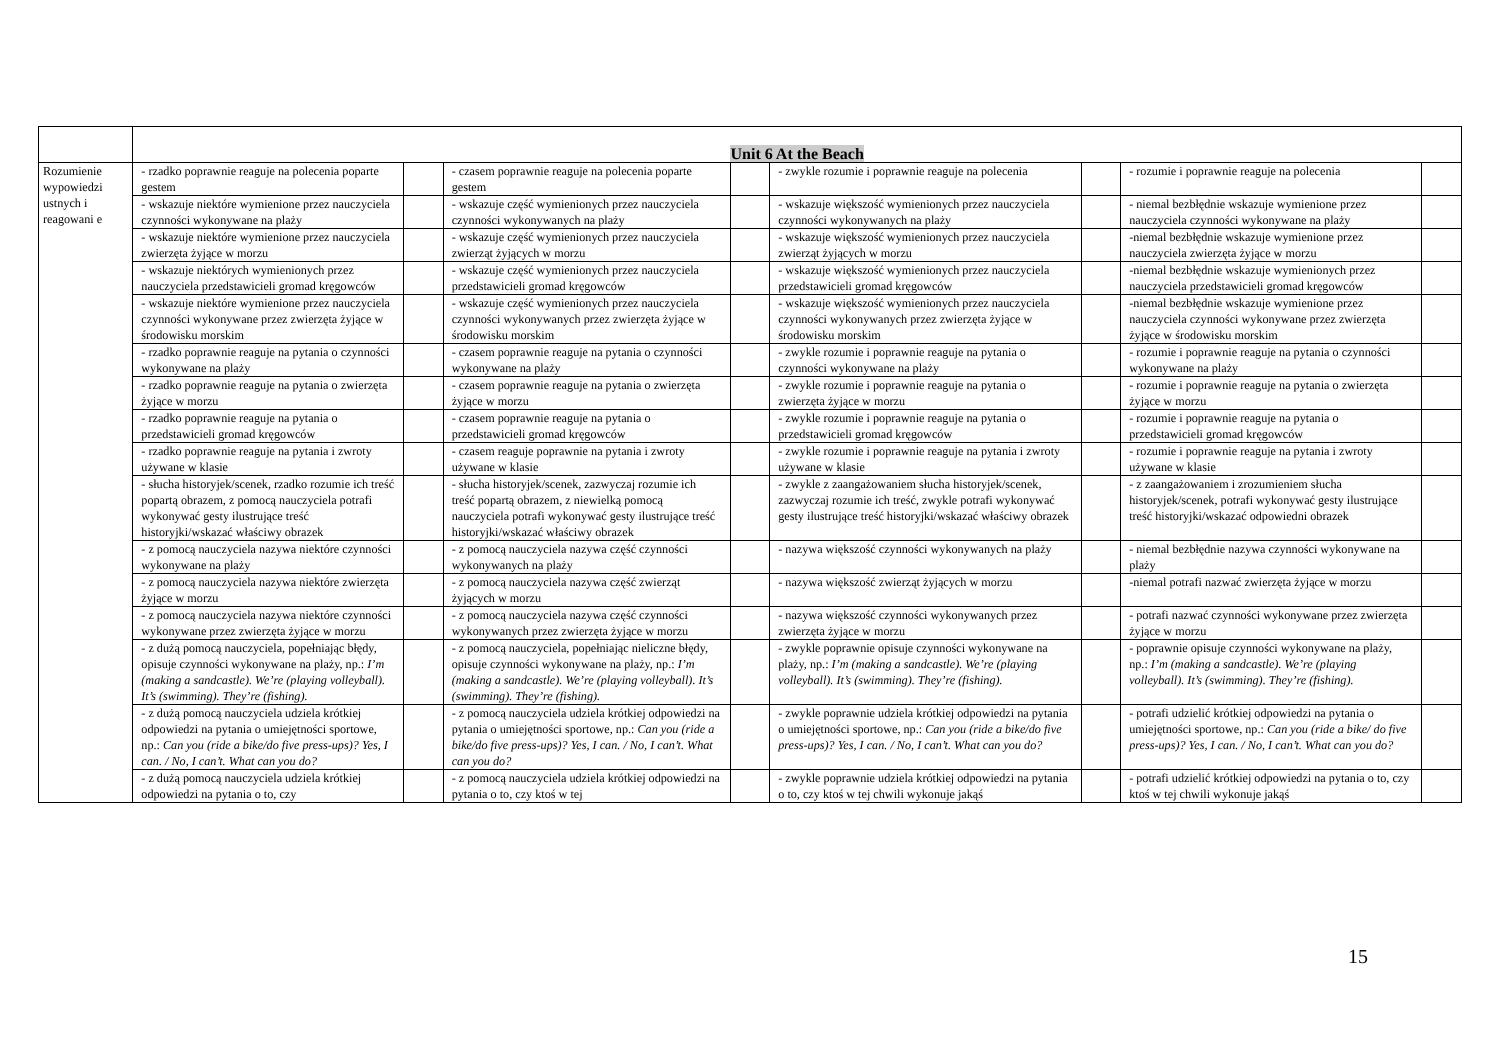| | Unit 6 At the Beach | | | | | | | |
| Rozumienie wypowiedzi ustnych i reagowani e | - rzadko poprawnie reaguje na polecenia poparte gestem | | - czasem poprawnie reaguje na polecenia poparte gestem | | - zwykle rozumie i poprawnie reaguje na polecenia | | - rozumie i poprawnie reaguje na polecenia | |
| | - wskazuje niektóre wymienione przez nauczyciela czynności wykonywane na plaży | | - wskazuje część wymienionych przez nauczyciela czynności wykonywanych na plaży | | - wskazuje większość wymienionych przez nauczyciela czynności wykonywanych na plaży | | - niemal bezbłędnie wskazuje wymienione przez nauczyciela czynności wykonywane na plaży | |
| | - wskazuje niektóre wymienione przez nauczyciela zwierzęta żyjące w morzu | | - wskazuje część wymienionych przez nauczyciela zwierząt żyjących w morzu | | - wskazuje większość wymienionych przez nauczyciela zwierząt żyjących w morzu | | -niemal bezbłędnie wskazuje wymienione przez nauczyciela zwierzęta żyjące w morzu | |
| | - wskazuje niektórych wymienionych przez nauczyciela przedstawicieli gromad kręgowców | | - wskazuje część wymienionych przez nauczyciela przedstawicieli gromad kręgowców | | - wskazuje większość wymienionych przez nauczyciela przedstawicieli gromad kręgowców | | -niemal bezbłędnie wskazuje wymienionych przez nauczyciela przedstawicieli gromad kręgowców | |
| | - wskazuje niektóre wymienione przez nauczyciela czynności wykonywane przez zwierzęta żyjące w środowisku morskim | | - wskazuje część wymienionych przez nauczyciela czynności wykonywanych przez zwierzęta żyjące w środowisku morskim | | - wskazuje większość wymienionych przez nauczyciela czynności wykonywanych przez zwierzęta żyjące w środowisku morskim | | -niemal bezbłędnie wskazuje wymienione przez nauczyciela czynności wykonywane przez zwierzęta żyjące w środowisku morskim | |
| | - rzadko poprawnie reaguje na pytania o czynności wykonywane na plaży | | - czasem poprawnie reaguje na pytania o czynności wykonywane na plaży | | - zwykle rozumie i poprawnie reaguje na pytania o czynności wykonywane na plaży | | - rozumie i poprawnie reaguje na pytania o czynności wykonywane na plaży | |
| | - rzadko poprawnie reaguje na pytania o zwierzęta żyjące w morzu | | - czasem poprawnie reaguje na pytania o zwierzęta żyjące w morzu | | - zwykle rozumie i poprawnie reaguje na pytania o zwierzęta żyjące w morzu | | - rozumie i poprawnie reaguje na pytania o zwierzęta żyjące w morzu | |
| | - rzadko poprawnie reaguje na pytania o przedstawicieli gromad kręgowców | | - czasem poprawnie reaguje na pytania o przedstawicieli gromad kręgowców | | - zwykle rozumie i poprawnie reaguje na pytania o przedstawicieli gromad kręgowców | | - rozumie i poprawnie reaguje na pytania o przedstawicieli gromad kręgowców | |
| | - rzadko poprawnie reaguje na pytania i zwroty używane w klasie | | - czasem reaguje poprawnie na pytania i zwroty używane w klasie | | - zwykle rozumie i poprawnie reaguje na pytania i zwroty używane w klasie | | - rozumie i poprawnie reaguje na pytania i zwroty używane w klasie | |
| | - słucha historyjek/scenek, rzadko rozumie ich treść popartą obrazem, z pomocą nauczyciela potrafi wykonywać gesty ilustrujące treść historyjki/wskazać właściwy obrazek | | - słucha historyjek/scenek, zazwyczaj rozumie ich treść popartą obrazem, z niewielką pomocą nauczyciela potrafi wykonywać gesty ilustrujące treść historyjki/wskazać właściwy obrazek | | - zwykle z zaangażowaniem słucha historyjek/scenek, zazwyczaj rozumie ich treść, zwykle potrafi wykonywać gesty ilustrujące treść historyjki/wskazać właściwy obrazek | | - z zaangażowaniem i zrozumieniem słucha historyjek/scenek, potrafi wykonywać gesty ilustrujące treść historyjki/wskazać odpowiedni obrazek | |
| | - z pomocą nauczyciela nazywa niektóre czynności wykonywane na plaży | | - z pomocą nauczyciela nazywa część czynności wykonywanych na plaży | | - nazywa większość czynności wykonywanych na plaży | | - niemal bezbłędnie nazywa czynności wykonywane na plaży | |
| | - z pomocą nauczyciela nazywa niektóre zwierzęta żyjące w morzu | | - z pomocą nauczyciela nazywa część zwierząt żyjących w morzu | | - nazywa większość zwierząt żyjących w morzu | | -niemal potrafi nazwać zwierzęta żyjące w morzu | |
| | - z pomocą nauczyciela nazywa niektóre czynności wykonywane przez zwierzęta żyjące w morzu | | - z pomocą nauczyciela nazywa część czynności wykonywanych przez zwierzęta żyjące w morzu | | - nazywa większość czynności wykonywanych przez zwierzęta żyjące w morzu | | - potrafi nazwać czynności wykonywane przez zwierzęta żyjące w morzu | |
| | - z dużą pomocą nauczyciela, popełniając błędy, opisuje czynności wykonywane na plaży, np.: I’m (making a sandcastle). We’re (playing volleyball). It’s (swimming). They’re (fishing). | | - z pomocą nauczyciela, popełniając nieliczne błędy, opisuje czynności wykonywane na plaży, np.: I’m (making a sandcastle). We’re (playing volleyball). It’s (swimming). They’re (fishing). | | - zwykle poprawnie opisuje czynności wykonywane na plaży, np.: I’m (making a sandcastle). We’re (playing volleyball). It’s (swimming). They’re (fishing). | | - poprawnie opisuje czynności wykonywane na plaży, np.: I’m (making a sandcastle). We’re (playing volleyball). It’s (swimming). They’re (fishing). | |
| | - z dużą pomocą nauczyciela udziela krótkiej odpowiedzi na pytania o umiejętności sportowe, np.: Can you (ride a bike/do five press-ups)? Yes, I can. / No, I can’t. What can you do? | | - z pomocą nauczyciela udziela krótkiej odpowiedzi na pytania o umiejętności sportowe, np.: Can you (ride a bike/do five press-ups)? Yes, I can. / No, I can’t. What can you do? | | - zwykle poprawnie udziela krótkiej odpowiedzi na pytania o umiejętności sportowe, np.: Can you (ride a bike/do five press-ups)? Yes, I can. / No, I can’t. What can you do? | | - potrafi udzielić krótkiej odpowiedzi na pytania o umiejętności sportowe, np.: Can you (ride a bike/ do five press-ups)? Yes, I can. / No, I can’t. What can you do? | |
| | - z dużą pomocą nauczyciela udziela krótkiej odpowiedzi na pytania o to, czy | | - z pomocą nauczyciela udziela krótkiej odpowiedzi na pytania o to, czy ktoś w tej | | - zwykle poprawnie udziela krótkiej odpowiedzi na pytania o to, czy ktoś w tej chwili wykonuje jakąś | | - potrafi udzielić krótkiej odpowiedzi na pytania o to, czy ktoś w tej chwili wykonuje jakąś | |
15